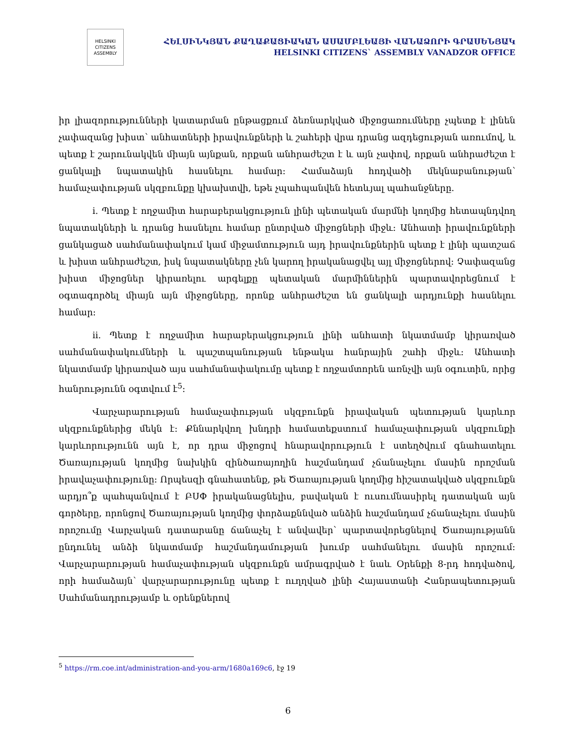HELSINKI
CITIZENS
ASSEMBLY
ՀԵԼՍԻՆԿՅԱՆ ՔԱՂԱՔԱՑԻԱԿԱՆ ԱՍԱՄԲԼԵԱՅԻ ՎԱՆԱՁՈՐԻ ԳՐԱՍԵՆՅԱԿ
HELSINKI CITIZENS` ASSEMBLY VANADZOR OFFICE
իր լիազորությունների կատարման ընթացքում ձեռնարկված միջոցառումները չպետք է լինեն չափազանց խիստ՝ անհատների իրավունքների և շահերի վրա դրանց ազդեցության առումով, և պետք է շարունակվեն միայն այնքան, որքան անհրաժեշտ է և այն չափով, որքան անհրաժեշտ է ցանկալի նպատակին հասնելու համար։ Համաձայն հոդվածի մեկնաբանության՝ համաչափության սկզբունքը կխախտվի, եթե չպահպանվեն հետևյալ պահանջները.
i. Պետք է ողջամիտ հարաբերակցություն լինի պետական մարմնի կողմից հետապնդվող նպատակների և դրանց հասնելու համար ընտրված միջոցների միջև։ Անհատի իրավունքների ցանկացած սահմանափակում կամ միջամտություն այդ իրավունքներին պետք է լինի պատշաճ և խիստ անհրաժեշտ, իսկ նպատակները չեն կարող իրականացվել այլ միջոցներով։ Չափազանց խիստ միջոցներ կիրառելու արգելքը պետական մարմիններին պարտավորեցնում է օգտագործել միայն այն միջոցները, որոնք անհրաժեշտ են ցանկալի արդյունքի հասնելու համար։
ii. Պետք է ողջամիտ հարաբերակցություն լինի անհատի նկատմամբ կիրառված սահմանափակումների և պաշտպանության ենթակա հանրային շահի միջև։ Անհատի նկատմամբ կիրառված այս սահմանափակումը պետք է ողջամտորեն առնչվի այն օգուտին, որից հանրությունն օգտվում է<sup>5</sup>։
Վարչարարության համաչափության սկզբունքն իրավական պետության կարևոր սկզբունքներից մեկն է։ Քննարկվող խնդրի համատեքստում համաչափության սկզբունքի կարևորությունն այն է, որ դրա միջոցով հնարավորություն է ստեղծվում գնահատելու Ծառայության կողմից նախկին զինծառայողին հաշմանդամ չճանաչելու մասին որոշման իրավաչափությունը։ Որպեսզի գնահատենք, թե Ծառայության կողմից հիշատակված սկզբունքն արդյո՞ք պահպանվում է ԲՍՓ իրականացնելիս, բավական է ուսումնասիրել դատական այն գործերը, որոնցով Ծառայության կողմից փորձաքննված անձին հաշմանդամ չճանաչելու մասին որոշումը Վարչական դատարանը ճանաչել է անվավեր՝ պարտավորեցնելով Ծառայությանն ընդունել անձի նկատմամբ հաշմանդամության խումբ սահմանելու մասին որոշում։ Վարչարարության համաչափության սկզբունքն ամրագրված է նաև Օրենքի 8-րդ հոդվածով, որի համաձայն՝ վարչարարությունը պետք է ուղղված լինի Հայաստանի Հանրապետության Սահմանադրությամբ և օրենքներով
<sup>5</sup> https://rm.coe.int/administration-and-you-arm/1680a169c6, էջ 19
6